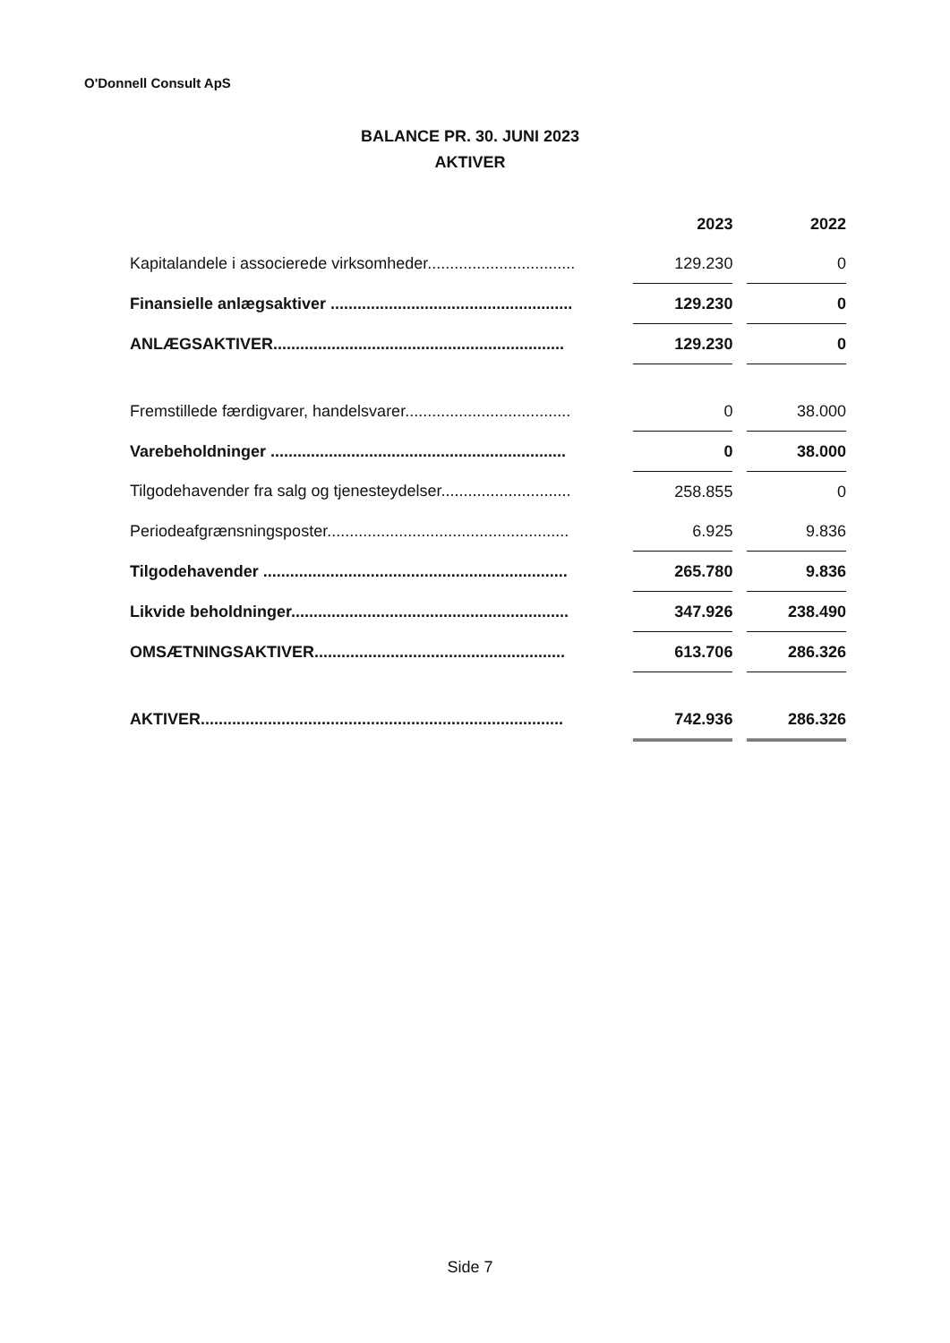O'Donnell Consult ApS
BALANCE PR. 30. JUNI 2023
AKTIVER
| | | 2023 | | 2022 |
| --- | --- | --- | --- | --- |
| Kapitalandele i associerede virksomheder................................. | | 129.230 | | 0 |
| Finansielle anlægsaktiver ...................................................... | | 129.230 | | 0 |
| ANLÆGSAKTIVER................................................................. | | 129.230 | | 0 |
| Fremstillede færdigvarer, handelsvarer..................................... | | 0 | | 38.000 |
| Varebeholdninger .................................................................. | | 0 | | 38.000 |
| Tilgodehavender fra salg og tjenesteydelser............................. | | 258.855 | | 0 |
| Periodeafgrænsningsposter...................................................... | | 6.925 | | 9.836 |
| Tilgodehavender .................................................................... | | 265.780 | | 9.836 |
| Likvide beholdninger.............................................................. | | 347.926 | | 238.490 |
| OMSÆTNINGSAKTIVER........................................................ | | 613.706 | | 286.326 |
| AKTIVER................................................................................. | | 742.936 | | 286.326 |
Side 7